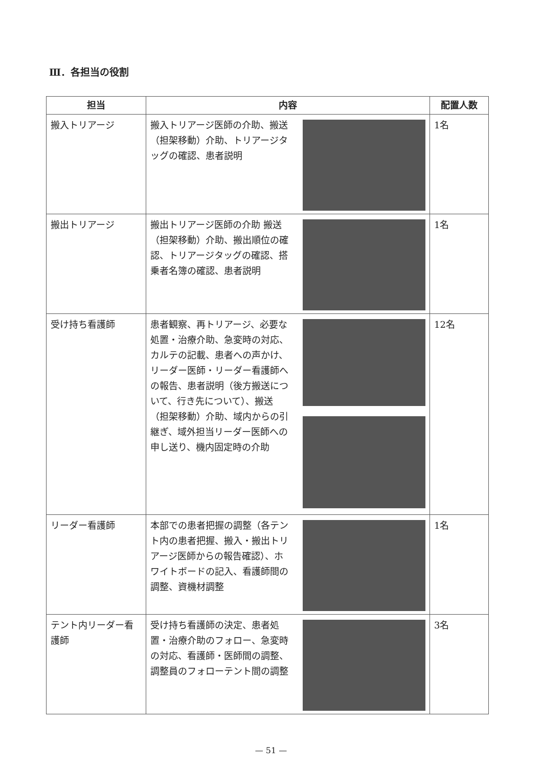Ⅲ．各担当の役割
| 担当 | 内容 | 配置人数 |
| --- | --- | --- |
| 搬入トリアージ | 搬入トリアージ医師の介助、搬送（担架移動）介助、トリアージタッグの確認、患者説明 | 1名 |
| 搬出トリアージ | 搬出トリアージ医師の介助 搬送（担架移動）介助、搬出順位の確認、トリアージタッグの確認、搭乗者名簿の確認、患者説明 | 1名 |
| 受け持ち看護師 | 患者観察、再トリアージ、必要な処置・治療介助、急変時の対応、カルテの記載、患者への声かけ、リーダー医師・リーダー看護師への報告、患者説明（後方搬送について、行き先について）、搬送（担架移動）介助、域内からの引継ぎ、域外担当リーダー医師への申し送り、機内固定時の介助 | 12名 |
| リーダー看護師 | 本部での患者把握の調整（各テント内の患者把握、搬入・搬出トリアージ医師からの報告確認）、ホワイトボードの記入、看護師間の調整、資機材調整 | 1名 |
| テント内リーダー看護師 | 受け持ち看護師の決定、患者処置・治療介助のフォロー、急変時の対応、看護師・医師間の調整、調整員のフォローテント間の調整 | 3名 |
— 51 —